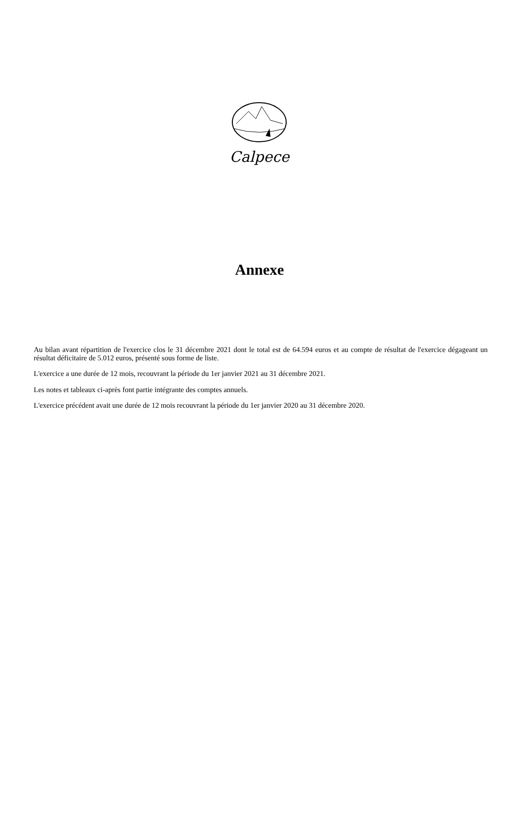Calpece
Annexe
Au bilan avant répartition de l'exercice clos le 31 décembre 2021 dont le total est de 64.594 euros et au compte de résultat de l'exercice dégageant un résultat déficitaire de 5.012 euros, présenté sous forme de liste.
L'exercice a une durée de 12 mois, recouvrant la période du 1er janvier 2021 au 31 décembre 2021.
Les notes et tableaux ci-après font partie intégrante des comptes annuels.
L'exercice précédent avait une durée de 12 mois recouvrant la période du 1er janvier 2020 au 31 décembre 2020.